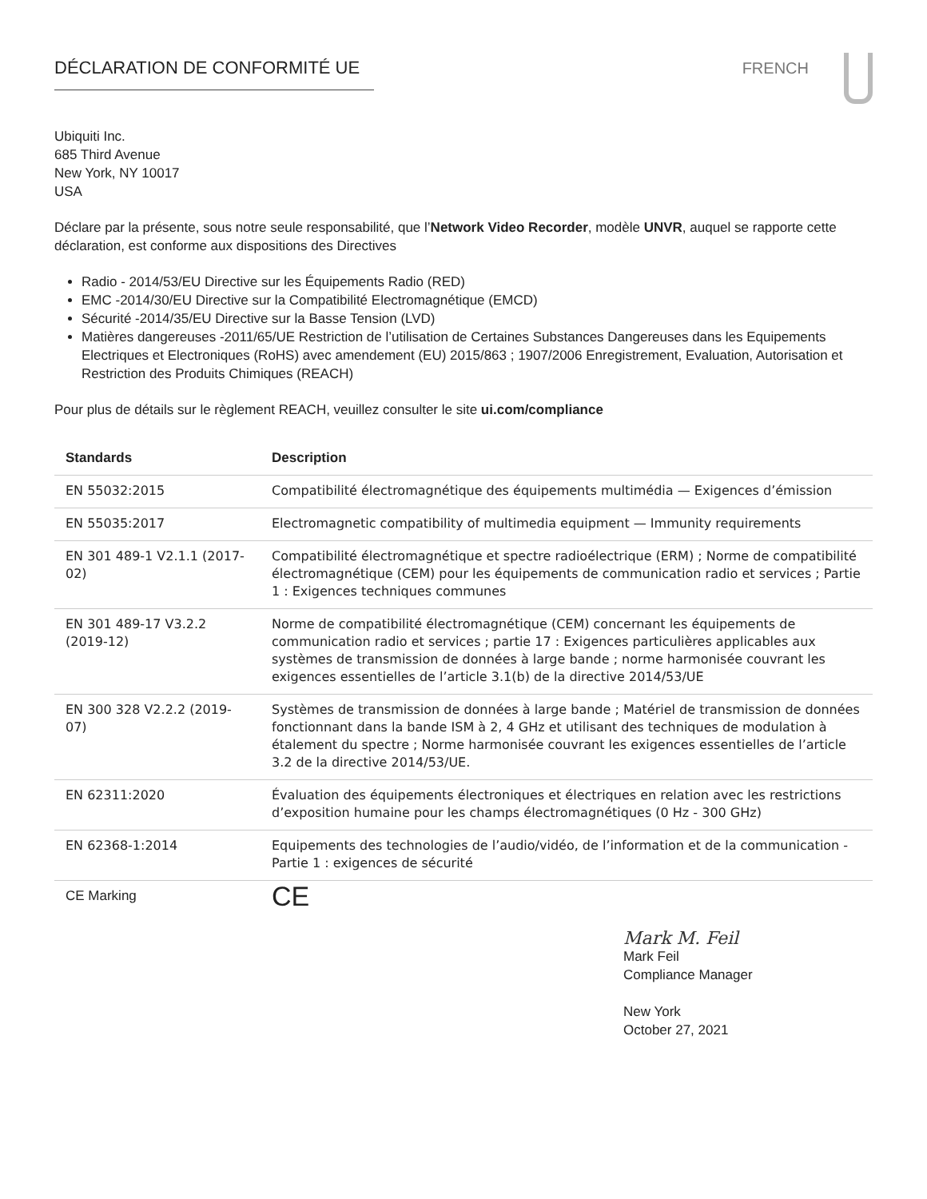DÉCLARATION DE CONFORMITÉ UE FRENCH
Ubiquiti Inc.
685 Third Avenue
New York, NY 10017
USA
Déclare par la présente, sous notre seule responsabilité, que l’Network Video Recorder, modèle UNVR, auquel se rapporte cette déclaration, est conforme aux dispositions des Directives
Radio - 2014/53/EU Directive sur les Équipements Radio (RED)
EMC -2014/30/EU Directive sur la Compatibilité Electromagnétique (EMCD)
Sécurité -2014/35/EU Directive sur la Basse Tension (LVD)
Matières dangereuses -2011/65/UE Restriction de l’utilisation de Certaines Substances Dangereuses dans les Equipements Electriques et Electroniques (RoHS) avec amendement (EU) 2015/863 ; 1907/2006 Enregistrement, Evaluation, Autorisation et Restriction des Produits Chimiques (REACH)
Pour plus de détails sur le règlement REACH, veuillez consulter le site ui.com/compliance
| Standards | Description |
| --- | --- |
| EN 55032:2015 | Compatibilité électromagnétique des équipements multimédia — Exigences d’émission |
| EN 55035:2017 | Electromagnetic compatibility of multimedia equipment — Immunity requirements |
| EN 301 489-1 V2.1.1 (2017-02) | Compatibilité électromagnétique et spectre radioélectrique (ERM) ; Norme de compatibilité électromagnétique (CEM) pour les équipements de communication radio et services ; Partie 1 : Exigences techniques communes |
| EN 301 489-17 V3.2.2 (2019-12) | Norme de compatibilité électromagnétique (CEM) concernant les équipements de communication radio et services ; partie 17 : Exigences particulières applicables aux systèmes de transmission de données à large bande ; norme harmonisée couvrant les exigences essentielles de l’article 3.1(b) de la directive 2014/53/UE |
| EN 300 328 V2.2.2 (2019-07) | Systèmes de transmission de données à large bande ; Matériel de transmission de données fonctionnant dans la bande ISM à 2, 4 GHz et utilisant des techniques de modulation à étalement du spectre ; Norme harmonisée couvrant les exigences essentielles de l’article 3.2 de la directive 2014/53/UE. |
| EN 62311:2020 | Évaluation des équipements électroniques et électriques en relation avec les restrictions d’exposition humaine pour les champs électromagnétiques (0 Hz - 300 GHz) |
| EN 62368-1:2014 | Equipements des technologies de l’audio/vidéo, de l’information et de la communication - Partie 1 : exigences de sécurité |
| CE Marking | CE |
Mark M. Feil
Mark Feil
Compliance Manager
New York
October 27, 2021